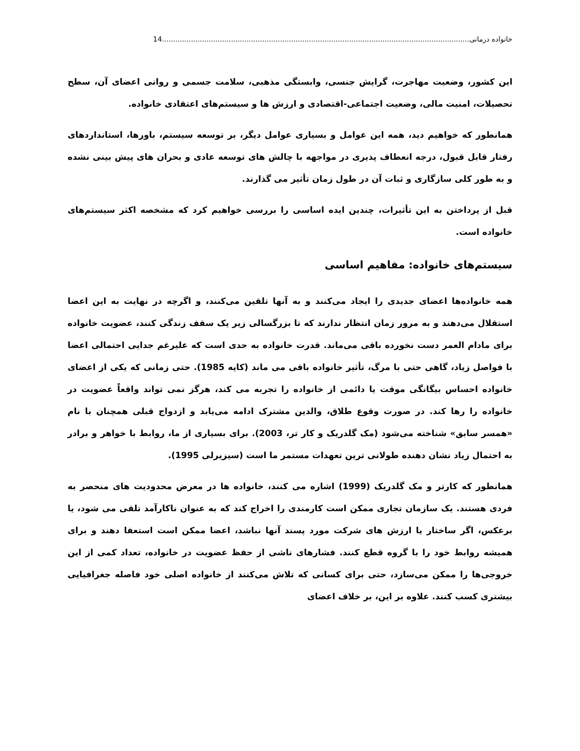خانواده درمانی 14..........................................................................................................................................
این کشور، وضعیت مهاجرت، گرایش جنسی، وابستگی مذهبی، سلامت جسمی و روانی اعضای آن، سطح تحصیلات، امنیت مالی، وضعیت اجتماعی-اقتصادی و ارزش ها و سیستم‌های اعتقادی خانواده.
همانطور که خواهیم دید، همه این عوامل و بسیاری عوامل دیگر، بر توسعه سیستم، باورها، استانداردهای رفتار قابل قبول، درجه انعطاف پذیری در مواجهه با چالش های توسعه عادی و بحران های پیش بینی نشده و به طور کلی سازگاری و ثبات آن در طول زمان تأثیر می گذارند.
قبل از پرداختن به این تأثیرات، چندین ایده اساسی را بررسی خواهیم کرد که مشخصه اکثر سیستم‌های خانواده است.
سیستم‌های خانواده: مفاهیم اساسی
همه خانواده‌ها اعضای جدیدی را ایجاد می‌کنند و به آنها تلقین می‌کنند، و اگرچه در نهایت به این اعضا استقلال می‌دهند و به مرور زمان انتظار ندارند که تا بزرگسالی زیر یک سقف زندگی کنند، عضویت خانواده برای مادام العمر دست نخورده باقی می‌ماند. قدرت خانواده به حدی است که علیرغم جدایی احتمالی اعضا با فواصل زیاد، گاهی حتی با مرگ، تأثیر خانواده باقی می ماند (کایه 1985). حتی زمانی که یکی از اعضای خانواده احساس بیگانگی موقت یا دائمی از خانواده را تجربه می کند، هرگز نمی تواند واقعاً عضویت در خانواده را رها کند. در صورت وقوع طلاق، والدین مشترک ادامه می‌یابد و ازدواج قبلی همچنان با نام «همسر سابق» شناخته می‌شود (مک گلدریک و کار تر، 2003). برای بسیاری از ما، روابط با خواهر و برادر به احتمال زیاد نشان دهنده طولانی ترین تعهدات مستمر ما است (سیزیرلی 1995).
همانطور که کارتر و مک گلدریک (1999) اشاره می کنند، خانواده ها در معرض محدودیت های منحصر به فردی هستند. یک سازمان تجاری ممکن است کارمندی را اخراج کند که به عنوان ناکارآمد تلقی می شود، یا برعکس، اگر ساختار یا ارزش های شرکت مورد پسند آنها نباشد، اعضا ممکن است استعفا دهند و برای همیشه روابط خود را با گروه قطع کنند. فشارهای ناشی از حفظ عضویت در خانواده، تعداد کمی از این خروجی‌ها را ممکن می‌سازد، حتی برای کسانی که تلاش می‌کنند از خانواده اصلی خود فاصله جغرافیایی بیشتری کسب کنند. علاوه بر این، بر خلاف اعضای